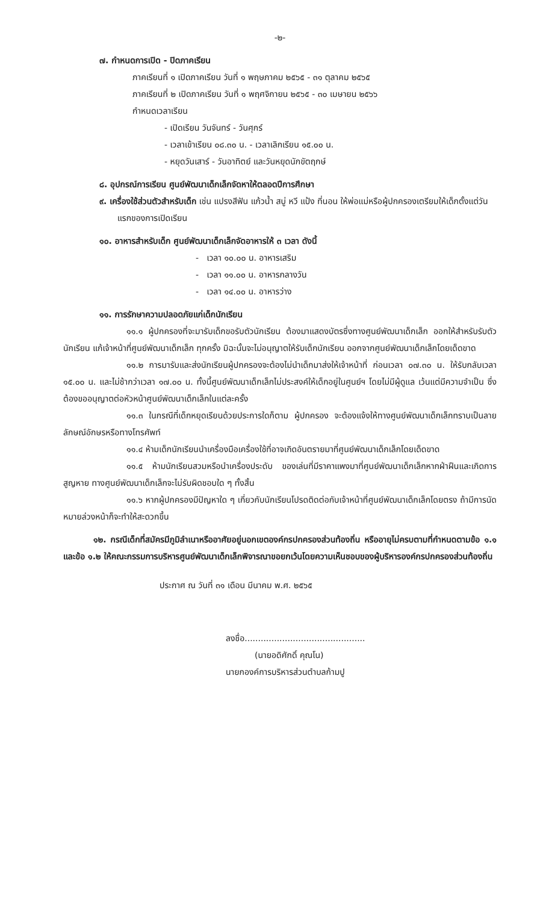-๒-
๗. กำหนดการเปิด - ปิดภาคเรียน
ภาคเรียนที่ ๑ เปิดภาคเรียน วันที่ ๑ พฤษภาคม ๒๕๖๕ - ๓๑ ตุลาคม ๒๕๖๕
ภาคเรียนที่ ๒ เปิดภาคเรียน วันที่ ๑ พฤศจิกายน ๒๕๖๕ - ๓๐ เมษายน ๒๕๖๖
กำหนดเวลาเรียน
- เปิดเรียน วันจันทร์ - วันศุกร์
- เวลาเข้าเรียน ๐๘.๓๐ น. - เวลาเลิกเรียน ๑๕.๐๐ น.
- หยุดวันเสาร์ - วันอาทิตย์ และวันหยุดนักขัตฤกษ์
๘. อุปกรณ์การเรียน ศูนย์พัฒนาเด็กเล็กจัดหาให้ตลอดปีการศึกษา
๙. เครื่องใช้ส่วนตัวสำหรับเด็ก เช่น แปรงสีฟัน แก้วน้ำ สบู่ หวี แป้ง ที่นอน ให้พ่อแม่หรือผู้ปกครองเตรียมให้เด็กตั้งแต่วันแรกของการเปิดเรียน
๑๐. อาหารสำหรับเด็ก ศูนย์พัฒนาเด็กเล็กจัดอาหารให้ ๓ เวลา ดังนี้
- เวลา ๑๐.๐๐ น. อาหารเสริม
- เวลา ๑๑.๐๐ น. อาหารกลางวัน
- เวลา ๑๔.๐๐ น. อาหารว่าง
๑๑. การรักษาความปลอดภัยแก่เด็กนักเรียน
๑๑.๑ ผู้ปกครองที่จะมารับเด็กขอรับตัวนักเรียน ต้องมาแสดงบัตรซึ่งทางศูนย์พัฒนาเด็กเล็ก ออกให้สำหรับรับตัวนักเรียน แก้เจ้าหน้าที่ศูนย์พัฒนาเด็กเล็ก ทุกครั้ง มิฉะนั้นจะไม่อนุญาตให้รับเด็กนักเรียน ออกจากศูนย์พัฒนาเด็กเล็กโดยเด็ดขาด
๑๑.๒ การมารับและส่งนักเรียนผู้ปกครองจะต้องไม่นำเด็กมาส่งให้เจ้าหน้าที่ ก่อนเวลา ๐๗.๓๐ น. ให้รับกลับเวลา ๑๕.๐๐ น. และไม่ช้ากว่าเวลา ๑๗.๐๐ น. ทั้งนี้ศูนย์พัฒนาเด็กเล็กไม่ประสงค์ให้เด็กอยู่ในศูนย์ฯ โดยไม่มีผู้ดูแล เว้นแต่มีความจำเป็น ซึ่งต้องขออนุญาตต่อหัวหน้าศูนย์พัฒนาเด็กเล็กในแต่ละครั้ง
๑๑.๓ ในกรณีที่เด็กหยุดเรียนด้วยประการใดก็ตาม ผู้ปกครอง จะต้องแจ้งให้ทางศูนย์พัฒนาเด็กเล็กทราบเป็นลายลักษณ์อักษรหรือทางโทรศัพท์
๑๑.๔ ห้ามเด็กนักเรียนนำเครื่องมือเครื่องใช้ที่อาจเกิดอันตรายมาที่ศูนย์พัฒนาเด็กเล็กโดยเด็ดขาด
๑๑.๕ ห้ามนักเรียนสวมหรือนำเครื่องประดับ ของเล่นที่มีราคาแพงมาที่ศูนย์พัฒนาเด็กเล็กหากฝ่าฝืนและเกิดการสูญหาย ทางศูนย์พัฒนาเด็กเล็กจะไม่รับผิดชอบใด ๆ ทั้งสิ้น
๑๑.๖ หากผู้ปกครองมีปัญหาใด ๆ เกี่ยวกับนักเรียนโปรดติดต่อกับเจ้าหน้าที่ศูนย์พัฒนาเด็กเล็กโดยตรง ถ้ามีการนัดหมายล่วงหน้าก็จะทำให้สะดวกขึ้น
๑๒. กรณีเด็กที่สมัครมีภูมิลำเนาหรืออาศัยอยู่นอกเขตองค์กรปกครองส่วนท้องถิ่น หรืออายุไม่ครบตามที่กำหนดตามข้อ ๑.๑ และข้อ ๑.๒ ให้คณะกรรมการบริหารศูนย์พัฒนาเด็กเล็กพิจารณาขอยกเว้นโดยความเห็นชอบของผู้บริหารองค์กรปกครองส่วนท้องถิ่น
ประกาศ ณ วันที่ ๓๑ เดือน มีนาคม พ.ศ. ๒๕๖๕
ลงชื่อ.............................................
(นายอดิศักดิ์ คุณโน)
นายกองค์การบริหารส่วนตำบลก้ามปู